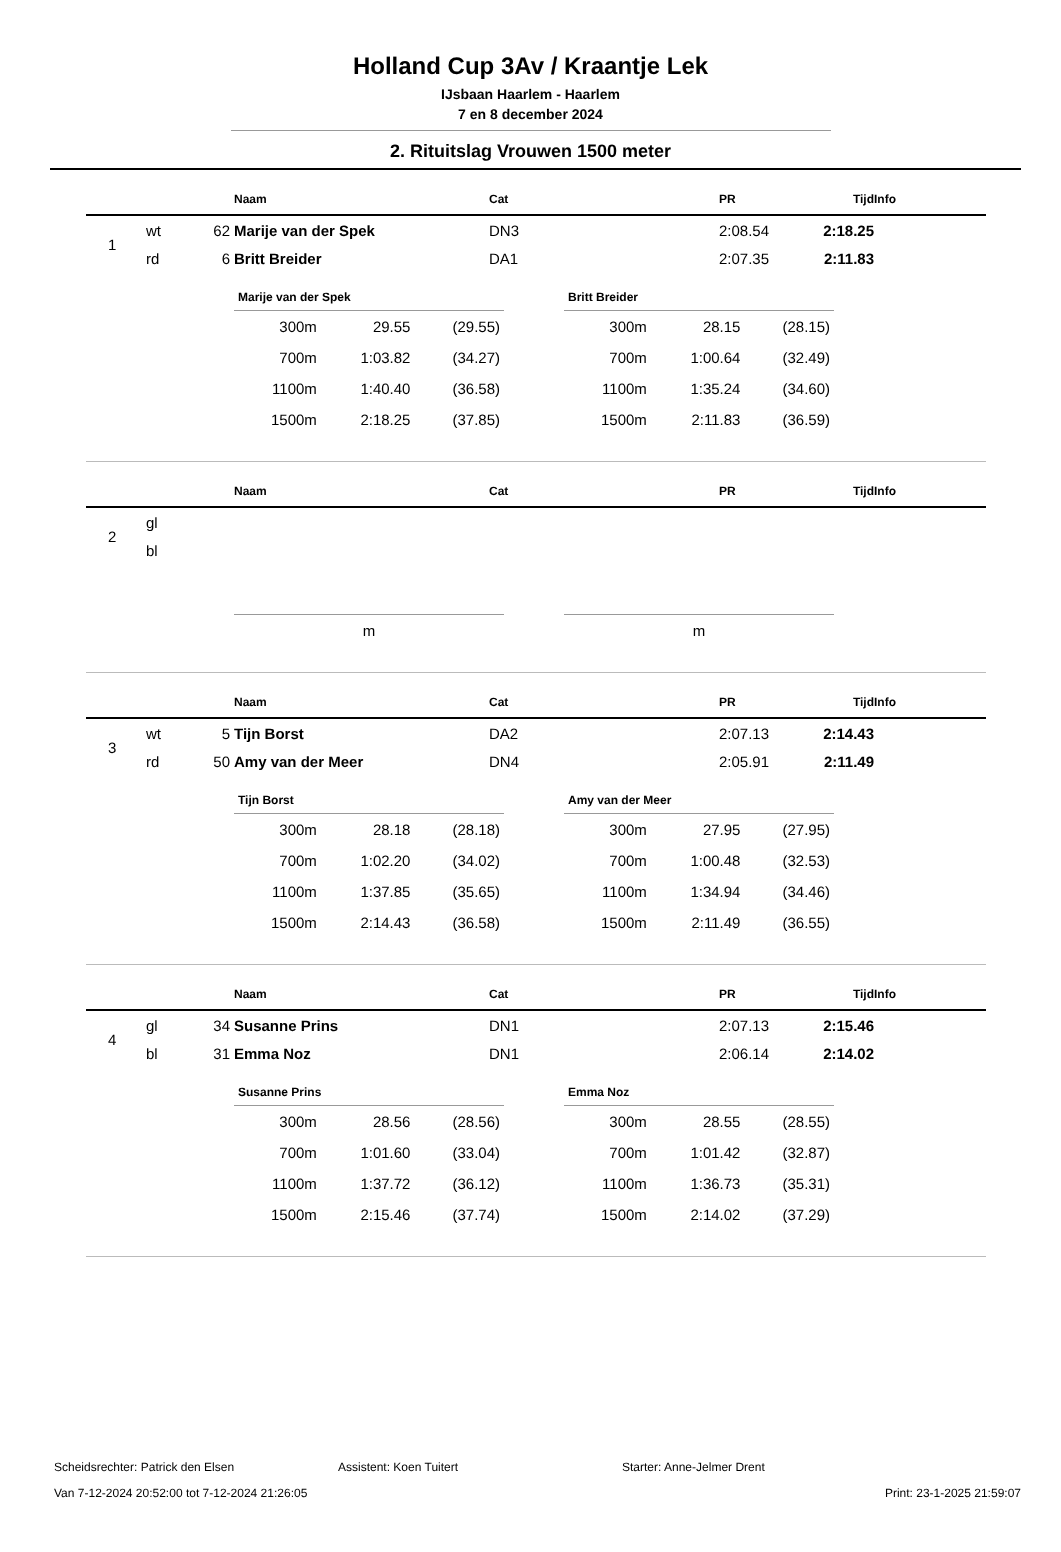Holland Cup 3Av / Kraantje Lek
IJsbaan Haarlem - Haarlem
7 en 8 december 2024
2. Rituitslag Vrouwen 1500 meter
| | | | Naam | Cat | PR | Tijd | Info |
| --- | --- | --- | --- | --- | --- | --- | --- |
| 1 | wt | 62 | Marije van der Spek | DN3 | 2:08.54 | 2:18.25 | |
| | rd | 6 | Britt Breider | DA1 | 2:07.35 | 2:11.83 | |
| Marije van der Spek | | |
| --- | --- | --- |
| 300m | 29.55 | (29.55) |
| 700m | 1:03.82 | (34.27) |
| 1100m | 1:40.40 | (36.58) |
| 1500m | 2:18.25 | (37.85) |
| Britt Breider | | |
| --- | --- | --- |
| 300m | 28.15 | (28.15) |
| 700m | 1:00.64 | (32.49) |
| 1100m | 1:35.24 | (34.60) |
| 1500m | 2:11.83 | (36.59) |
| | | | Naam | Cat | PR | Tijd | Info |
| --- | --- | --- | --- | --- | --- | --- | --- |
| 2 | gl | | | | | | |
| | bl | | | | | | |
| m |
| m |
| | | | Naam | Cat | PR | Tijd | Info |
| --- | --- | --- | --- | --- | --- | --- | --- |
| 3 | wt | 5 | Tijn Borst | DA2 | 2:07.13 | 2:14.43 | |
| | rd | 50 | Amy van der Meer | DN4 | 2:05.91 | 2:11.49 | |
| Tijn Borst | | |
| --- | --- | --- |
| 300m | 28.18 | (28.18) |
| 700m | 1:02.20 | (34.02) |
| 1100m | 1:37.85 | (35.65) |
| 1500m | 2:14.43 | (36.58) |
| Amy van der Meer | | |
| --- | --- | --- |
| 300m | 27.95 | (27.95) |
| 700m | 1:00.48 | (32.53) |
| 1100m | 1:34.94 | (34.46) |
| 1500m | 2:11.49 | (36.55) |
| | | | Naam | Cat | PR | Tijd | Info |
| --- | --- | --- | --- | --- | --- | --- | --- |
| 4 | gl | 34 | Susanne Prins | DN1 | 2:07.13 | 2:15.46 | |
| | bl | 31 | Emma Noz | DN1 | 2:06.14 | 2:14.02 | |
| Susanne Prins | | |
| --- | --- | --- |
| 300m | 28.56 | (28.56) |
| 700m | 1:01.60 | (33.04) |
| 1100m | 1:37.72 | (36.12) |
| 1500m | 2:15.46 | (37.74) |
| Emma Noz | | |
| --- | --- | --- |
| 300m | 28.55 | (28.55) |
| 700m | 1:01.42 | (32.87) |
| 1100m | 1:36.73 | (35.31) |
| 1500m | 2:14.02 | (37.29) |
Scheidsrechter: Patrick den Elsen Assistent: Koen Tuitert Starter: Anne-Jelmer Drent
Van 7-12-2024 20:52:00 tot 7-12-2024 21:26:05 Print: 23-1-2025 21:59:07